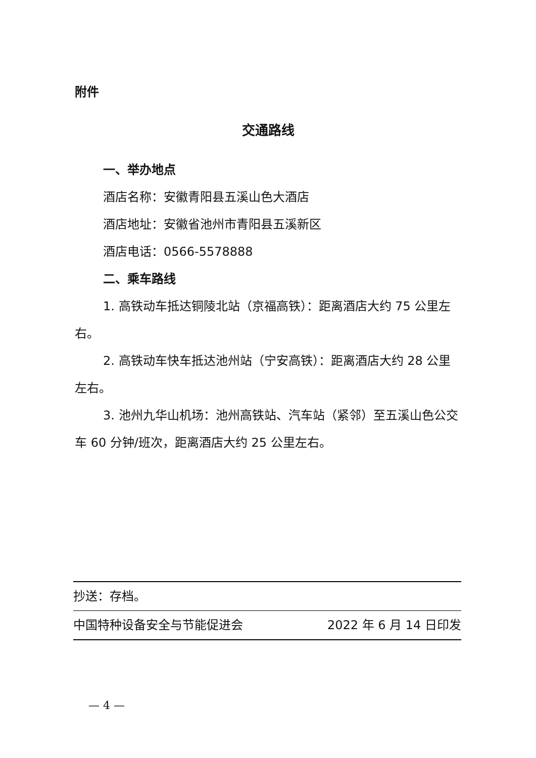附件
交通路线
一、举办地点
酒店名称：安徽青阳县五溪山色大酒店
酒店地址：安徽省池州市青阳县五溪新区
酒店电话：0566-5578888
二、乘车路线
1. 高铁动车抵达铜陵北站（京福高铁）：距离酒店大约 75 公里左右。
2. 高铁动车快车抵达池州站（宁安高铁）：距离酒店大约 28 公里左右。
3. 池州九华山机场：池州高铁站、汽车站（紧邻）至五溪山色公交车 60 分钟/班次，距离酒店大约 25 公里左右。
抄送：存档。
中国特种设备安全与节能促进会 2022 年 6 月 14 日印发
— 4 —